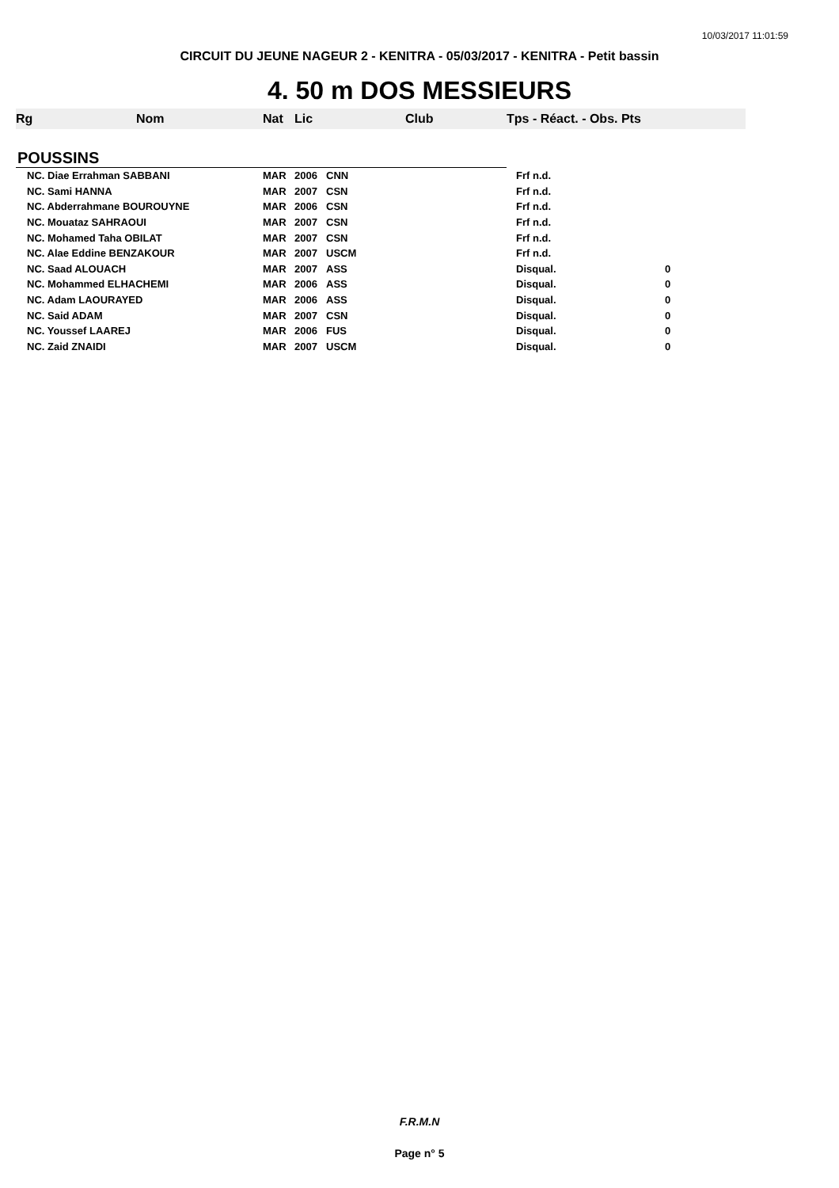10/03/2017 11:01:59
CIRCUIT DU JEUNE NAGEUR 2 - KENITRA - 05/03/2017 - KENITRA - Petit bassin
4. 50 m DOS MESSIEURS
| Rg | Nom | Nat | Lic | Club | Tps - Réact. - Obs. Pts | |
| --- | --- | --- | --- | --- | --- | --- |
| POUSSINS | | | | | | |
| NC. Diae Errahman SABBANI | | MAR | 2006 | CNN | Frf n.d. | |
| NC. Sami HANNA | | MAR | 2007 | CSN | Frf n.d. | |
| NC. Abderrahmane BOUROUYNE | | MAR | 2006 | CSN | Frf n.d. | |
| NC. Mouataz SAHRAOUI | | MAR | 2007 | CSN | Frf n.d. | |
| NC. Mohamed Taha OBILAT | | MAR | 2007 | CSN | Frf n.d. | |
| NC. Alae Eddine BENZAKOUR | | MAR | 2007 | USCM | Frf n.d. | |
| NC. Saad ALOUACH | | MAR | 2007 | ASS | Disqual. | 0 |
| NC. Mohammed ELHACHEMI | | MAR | 2006 | ASS | Disqual. | 0 |
| NC. Adam LAOURAYED | | MAR | 2006 | ASS | Disqual. | 0 |
| NC. Said ADAM | | MAR | 2007 | CSN | Disqual. | 0 |
| NC. Youssef LAAREJ | | MAR | 2006 | FUS | Disqual. | 0 |
| NC. Zaid ZNAIDI | | MAR | 2007 | USCM | Disqual. | 0 |
F.R.M.N
Page n° 5